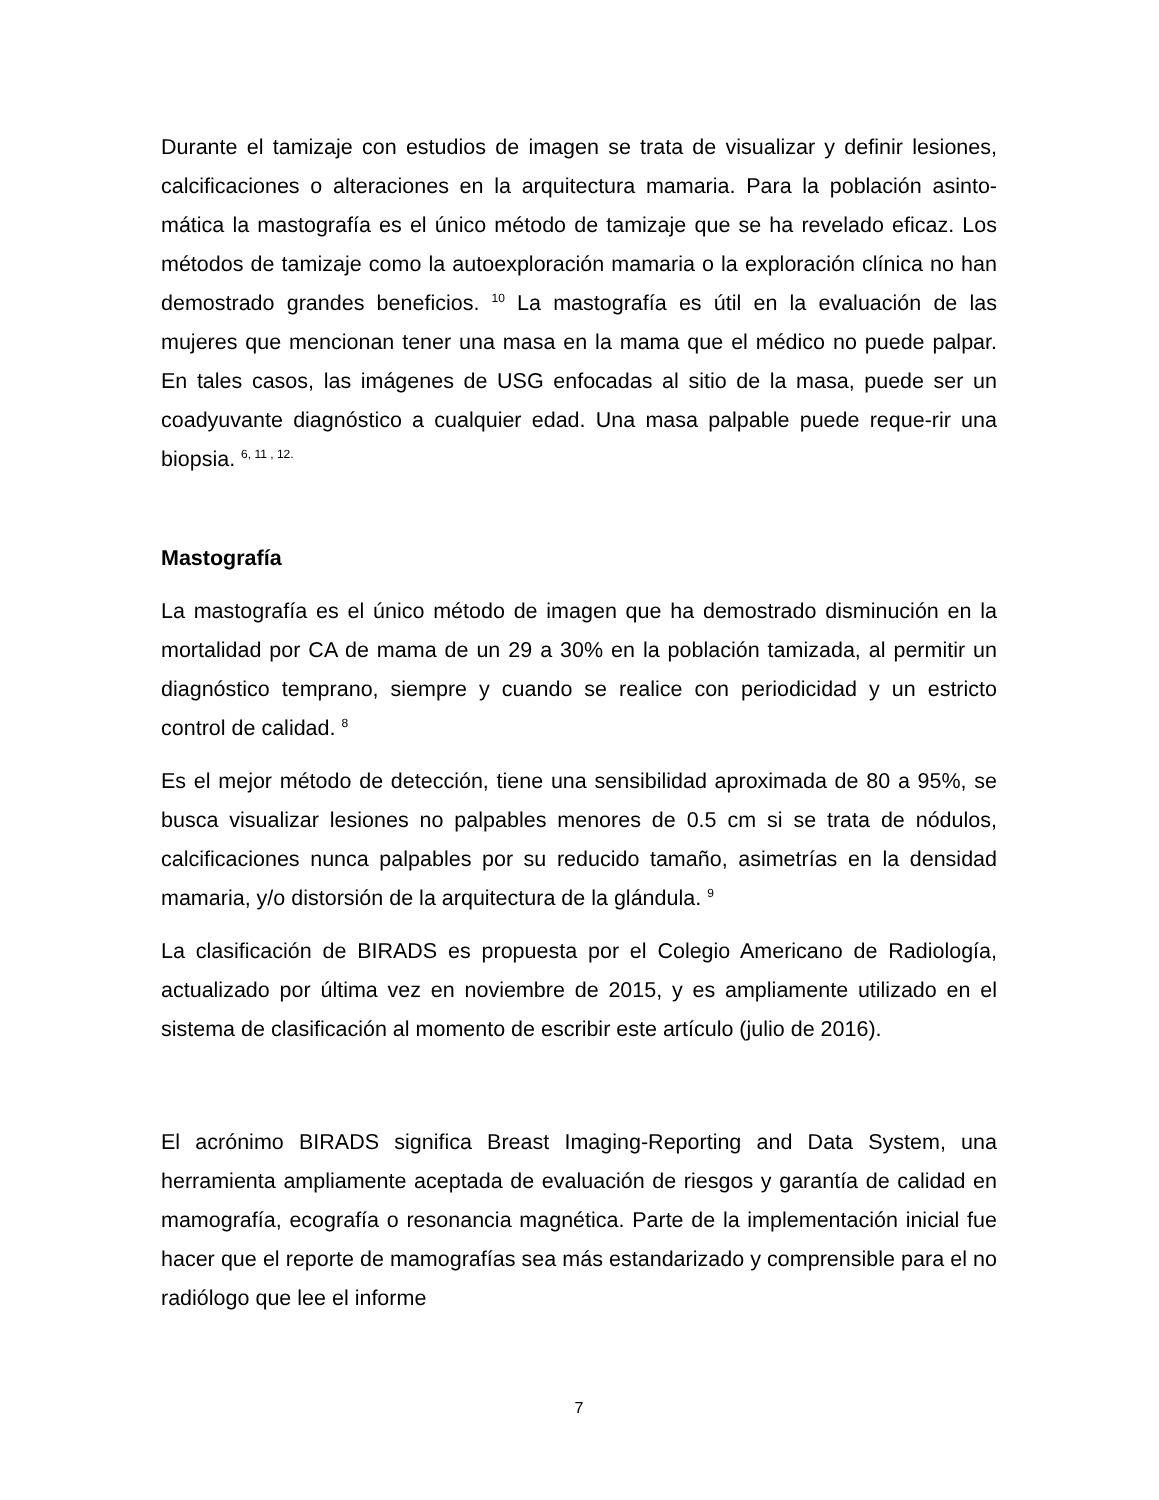Durante el tamizaje con estudios de imagen se trata de visualizar y definir lesiones, calcificaciones o alteraciones en la arquitectura mamaria. Para la población asinto-mática la mastografía es el único método de tamizaje que se ha revelado eficaz. Los métodos de tamizaje como la autoexploración mamaria o la exploración clínica no han demostrado grandes beneficios. <sup>10</sup> La mastografía es útil en la evaluación de las mujeres que mencionan tener una masa en la mama que el médico no puede palpar. En tales casos, las imágenes de USG enfocadas al sitio de la masa, puede ser un coadyuvante diagnóstico a cualquier edad. Una masa palpable puede reque-rir una biopsia. <sup>6, 11 , 12.</sup>
Mastografía
La mastografía es el único método de imagen que ha demostrado disminución en la mortalidad por CA de mama de un 29 a 30% en la población tamizada, al permitir un diagnóstico temprano, siempre y cuando se realice con periodicidad y un estricto control de calidad. <sup>8</sup>
Es el mejor método de detección, tiene una sensibilidad aproximada de 80 a 95%, se busca visualizar lesiones no palpables menores de 0.5 cm si se trata de nódulos, calcificaciones nunca palpables por su reducido tamaño, asimetrías en la densidad mamaria, y/o distorsión de la arquitectura de la glándula. <sup>9</sup>
La clasificación de BIRADS es propuesta por el Colegio Americano de Radiología, actualizado por última vez en noviembre de 2015, y es ampliamente utilizado en el sistema de clasificación al momento de escribir este artículo (julio de 2016).
El acrónimo BIRADS significa Breast Imaging-Reporting and Data System, una herramienta ampliamente aceptada de evaluación de riesgos y garantía de calidad en mamografía, ecografía o resonancia magnética. Parte de la implementación inicial fue hacer que el reporte de mamografías sea más estandarizado y comprensible para el no radiólogo que lee el informe
7